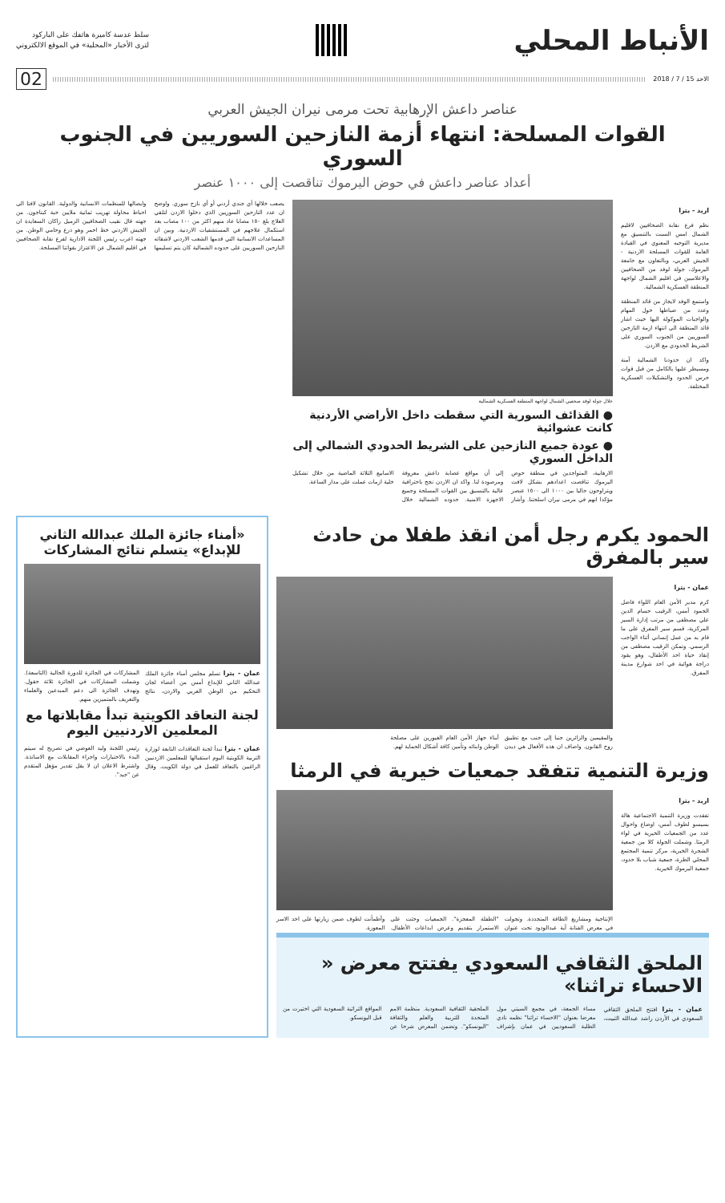الأنباط المحلي
سلط عدسة كاميرة هاتفك على الباركود
لترى الأخبار «المحلية» في الموقع الالكتروني
الاحد 15 / 7 / 2018 02
عناصر داعش الإرهابية تحت مرمى نيران الجيش العربي
القوات المسلحة: انتهاء أزمة النازحين السوريين في الجنوب السوري
أعداد عناصر داعش في حوض اليرموك تناقصت إلى ١٠٠٠ عنصر
اربد - بترا
نظم فرع نقابة الصحافيين لاقليم الشمال امس السبت بالتنسيق مع مديرية التوجيه المعنوي في القيادة العامة للقوات المسلحة الاردنية - الجيش العربي، وبالتعاون مع جامعة اليرموك، جولة لوفد من الصحافيين والاعلاميين في اقليم الشمال لواجهة المنطقة العسكرية الشمالية.
واستمع الوفد لايجاز من قائد المنطقة وعدد من ضباطها حول المهام والواجبات الموكولة اليها حيث اشار قائد المنطقة الى انتهاء ازمة النازحين السوريين من الجنوب السوري على الشريط الحدودي مع الاردن.
واكد ان حدودنا الشمالية آمنة ومسيطر عليها بالكامل من قبل قوات حرس الحدود والتشكيلات العسكرية المختلفة.
خلال جولة لوفد صحفيي الشمال لواجهة المنطقة العسكرية الشمالية
● القذائف السورية التي سقطت داخل الأراضي الأردنية كانت عشوائية
● عودة جميع النازحين على الشريط الحدودي الشمالي إلى الداخل السوري
الارهابية، المتواجدين في منطقة حوض اليرموك تناقصت اعدادهم بشكل لافت ويتراوحون حاليا بين ١٠٠٠ الى ١٥٠٠ عنصر مؤكدا انهم في مرمى نيران اسلحتنا. وأشار إلى أن مواقع عصابة داعش معروفة ومرصودة لنا. واكد ان الاردن نجح باحترافية عالية بالتنسيق بين القوات المسلحة وجميع الاجهزة الامنية. حدوده الشمالية خلال الاسابيع الثلاثة الماضية من خلال تشكيل خلية ازمات عملت على مدار الساعة.
يصعب خلالها أي جندي أردني أو أي نازح سوري. واوضح ان عدد النازحين السوريين الذي دخلوا الاردن لتلقي العلاج بلغ ١٥٠ مصابا عاد منهم اكثر من ١٠٠ مصاب بعد استكمال علاجهم في المستشفيات الاردنية. وبين ان المساعدات الانسانية التي قدمها الشعب الاردني لاشقائه النازحين السوريين على حدوده الشمالية كان يتم تسليمها وايصالها للمنظمات الانسانية والدولية. القانون لافتا الى احباط محاولة تهريب ثمانية ملايين حبة كبتاجون. من جهته قال نقيب الصحافيين الزميل راكان السعايدة ان الجيش الاردني خط احمر وهو درع وحامي الوطن. من جهته اعرب رئيس اللجنة الادارية لفرع نقابة الصحافيين في اقليم الشمال عن الاعتزاز بقواتنا المسلحة.
الحمود يكرم رجل أمن انقذ طفلا من حادث سير بالمفرق
عمان - بترا
كرم مدير الأمن العام اللواء فاضل الحمود أمس، الرقيب حسام الدين علي مصطفى من مرتب إدارة السير المركزية، قسم سير المفرق على ما قام به من عمل إنساني أثناء الواجب الرسمي. وتمكن الرقيب مصطفى من إنقاذ حياة احد الأطفال، وهو يقود دراجة هوائية في احد شوارع مدينة المفرق.
والمقيمين والزائرين جنبا إلى جنب مع تطبيق روح القانون. واضاف ان هذه الأفعال هي ديدن أبناء جهاز الأمن العام الغيورين على مصلحة الوطن وابنائه وتأمين كافة أشكال الحماية لهم.
وزيرة التنمية تتفقد جمعيات خيرية في الرمثا
اربد - بترا
تفقدت وزيرة التنمية الاجتماعية هالة بسيسو لطوف أمس، اوضاع واحوال عدد من الجمعيات الخيرية في لواء الرمثا. وشملت الجولة كلا من جمعية الشجرة الخيرية، مركز تنمية المجتمع المحلي الطرة، جمعية شباب بلا حدود، جمعية اليرموك الخيرية.
الإنتاجية ومشاريع الطاقة المتجددة. وتجولت في معرض الفنانة آية عبدالودود تحت عنوان "الطفلة المعجزة". الجمعيات وحثت على الاستمرار بتقديم وعرض ابداعات الأطفال. وأطمأنت لطوف ضمن زيارتها على احد الاسر المعوزة.
الملحق الثقافي السعودي يفتتح معرض « الاحساء تراثنا»
عمان - بترا افتتح الملحق الثقافي السعودي في الأردن راشد عبدالله الثبيت، مساء الجمعة، في مجمع السيتي مول معرضا بعنوان "الاحساء تراثنا" نظمه نادي الطلبة السعوديين في عمان بإشراف الملحقية الثقافية السعودية. منظمة الامم المتحدة للتربية والعلم والثقافة "اليونسكو". وتضمن المعرض شرحا عن المواقع التراثية السعودية التي اختيرت من قبل اليونسكو.
«أمناء جائزة الملك عبدالله الثاني للإبداع» يتسلم نتائج المشاركات
عمان - بترا تسلم مجلس أمناء جائزة الملك عبدالله الثاني للإبداع أمس من أعضاء لجان التحكيم من الوطن العربي والاردن، نتائج المشاركات في الجائزة للدورة الحالية (التاسعة). وشملت المشاركات في الجائزة ثلاثة حقول. وتهدف الجائزة الى دعم المبدعين والعلماء والتعريف بالمتميزين منهم.
لجنة التعاقد الكويتية تبدأ مقابلاتها مع المعلمين الاردنيين اليوم
عمان - بترا تبدأ لجنة التعاقدات التابعة لوزارة التربية الكويتية اليوم استقبالها للمعلمين الاردنيين الراغبين بالتعاقد للعمل في دولة الكويت. وقال رئيس اللجنة وليد العوضي في تصريح له سيتم البدء بالاختبارات واجراء المقابلات مع الاساتذة. واشترط الاعلان ان لا يقل تقدير مؤهل المتقدم عن "جيد".